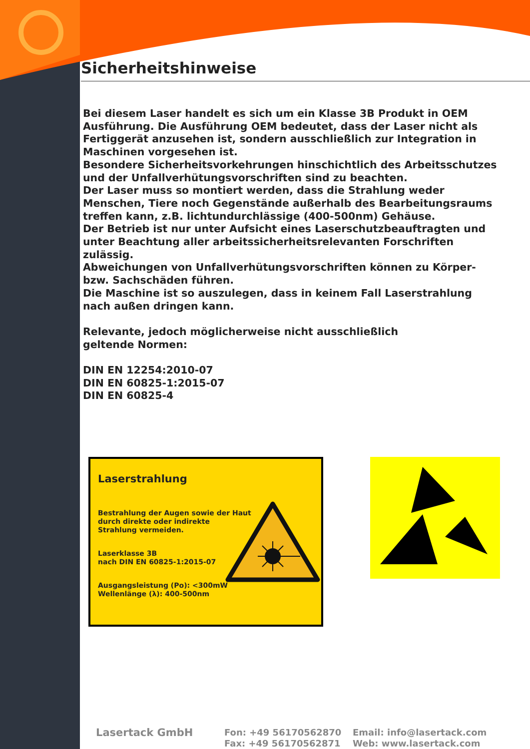Sicherheitshinweise
Bei diesem Laser handelt es sich um ein Klasse 3B Produkt in OEM Ausführung. Die Ausführung OEM bedeutet, dass der Laser nicht als Fertiggerät anzusehen ist, sondern ausschließlich zur Integration in Maschinen vorgesehen ist.
Besondere Sicherheitsvorkehrungen hinschichtlich des Arbeitsschutzes und der Unfallverhütungsvorschriften sind zu beachten.
Der Laser muss so montiert werden, dass die Strahlung weder Menschen, Tiere noch Gegenstände außerhalb des Bearbeitungsraums treffen kann, z.B. lichtundurchlässige (400-500nm) Gehäuse.
Der Betrieb ist nur unter Aufsicht eines Laserschutzbeauftragten und unter Beachtung aller arbeitssicherheitsrelevanten Forschriften zulässig.
Abweichungen von Unfallverhütungsvorschriften können zu Körper- bzw. Sachschäden führen.
Die Maschine ist so auszulegen, dass in keinem Fall Laserstrahlung nach außen dringen kann.
Relevante, jedoch möglicherweise nicht ausschließlich
geltende Normen:
DIN EN 12254:2010-07
DIN EN 60825-1:2015-07
DIN EN 60825-4
Laserstrahlung
Bestrahlung der Augen sowie der Haut
durch direkte oder indirekte
Strahlung vermeiden.
Laserklasse 3B
nach DIN EN 60825-1:2015-07
Ausgangsleistung (Po): <300mW
Wellenlänge (λ): 400-500nm
Lasertack GmbH
Fon: +49 56170562870
Fax: +49 56170562871
Email: info@lasertack.com
Web: www.lasertack.com